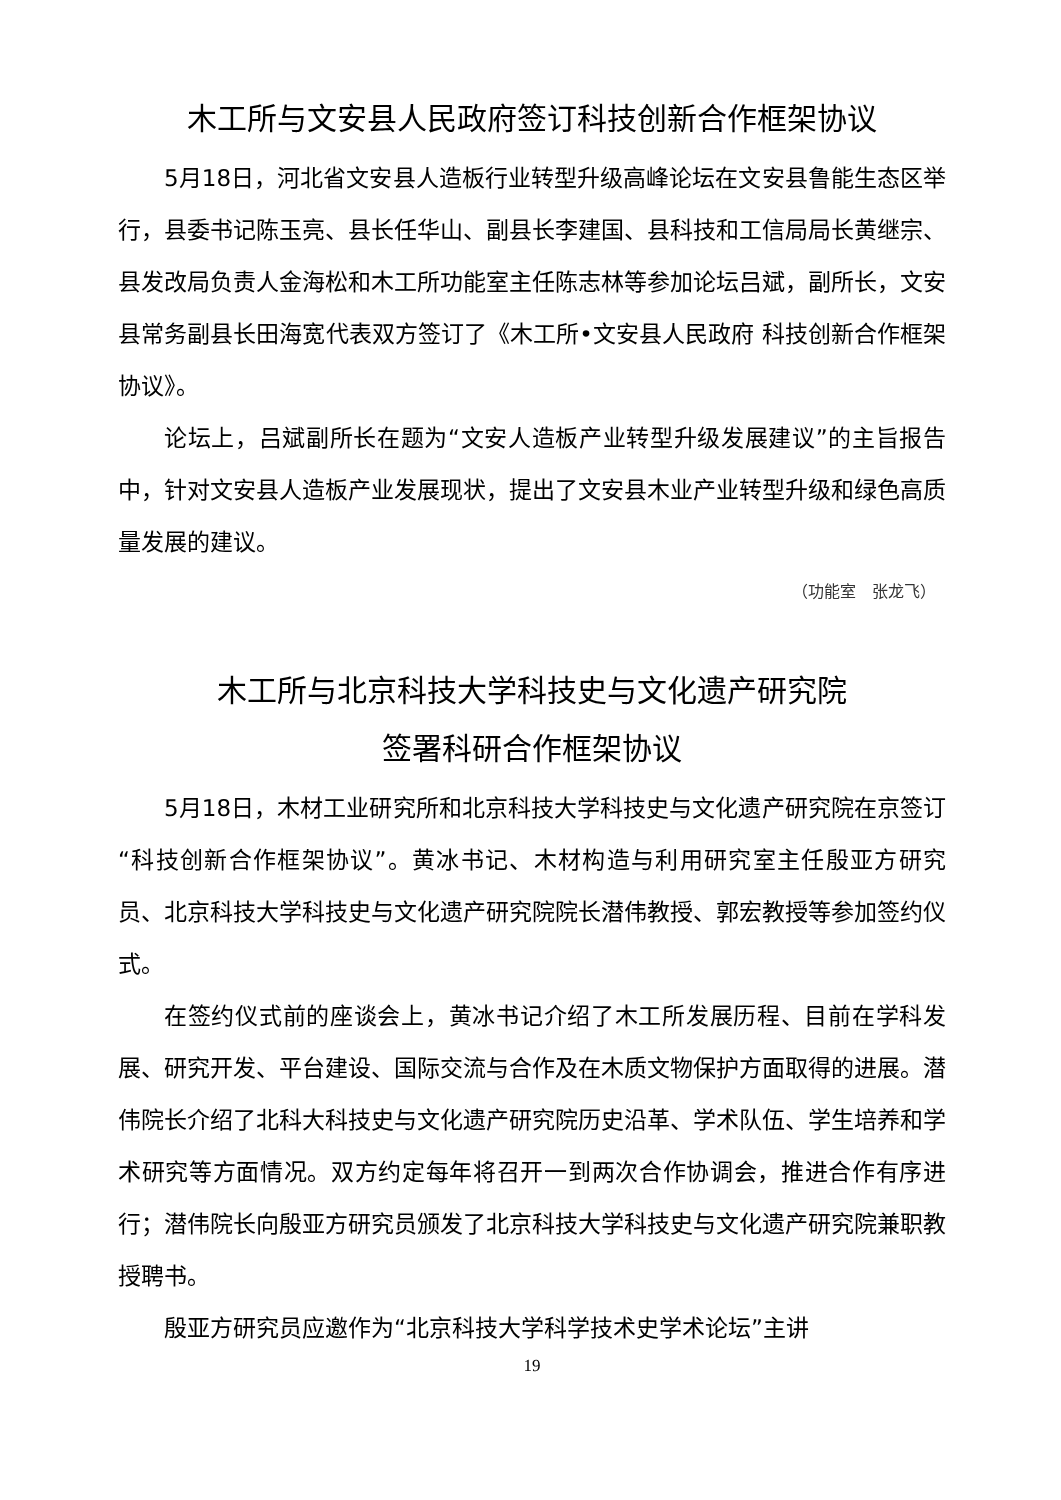木工所与文安县人民政府签订科技创新合作框架协议
5月18日，河北省文安县人造板行业转型升级高峰论坛在文安县鲁能生态区举行，县委书记陈玉亮、县长任华山、副县长李建国、县科技和工信局局长黄继宗、县发改局负责人金海松和木工所功能室主任陈志林等参加论坛吕斌，副所长，文安县常务副县长田海宽代表双方签订了《木工所•文安县人民政府 科技创新合作框架协议》。
论坛上，吕斌副所长在题为“文安人造板产业转型升级发展建议”的主旨报告中，针对文安县人造板产业发展现状，提出了文安县木业产业转型升级和绿色高质量发展的建议。
（功能室　张龙飞）
木工所与北京科技大学科技史与文化遗产研究院
签署科研合作框架协议
5月18日，木材工业研究所和北京科技大学科技史与文化遗产研究院在京签订“科技创新合作框架协议”。黄冰书记、木材构造与利用研究室主任殷亚方研究员、北京科技大学科技史与文化遗产研究院院长潜伟教授、郭宏教授等参加签约仪式。
在签约仪式前的座谈会上，黄冰书记介绍了木工所发展历程、目前在学科发展、研究开发、平台建设、国际交流与合作及在木质文物保护方面取得的进展。潜伟院长介绍了北科大科技史与文化遗产研究院历史沿革、学术队伍、学生培养和学术研究等方面情况。双方约定每年将召开一到两次合作协调会，推进合作有序进行；潜伟院长向殷亚方研究员颁发了北京科技大学科技史与文化遗产研究院兼职教授聘书。
殷亚方研究员应邀作为“北京科技大学科学技术史学术论坛”主讲
19